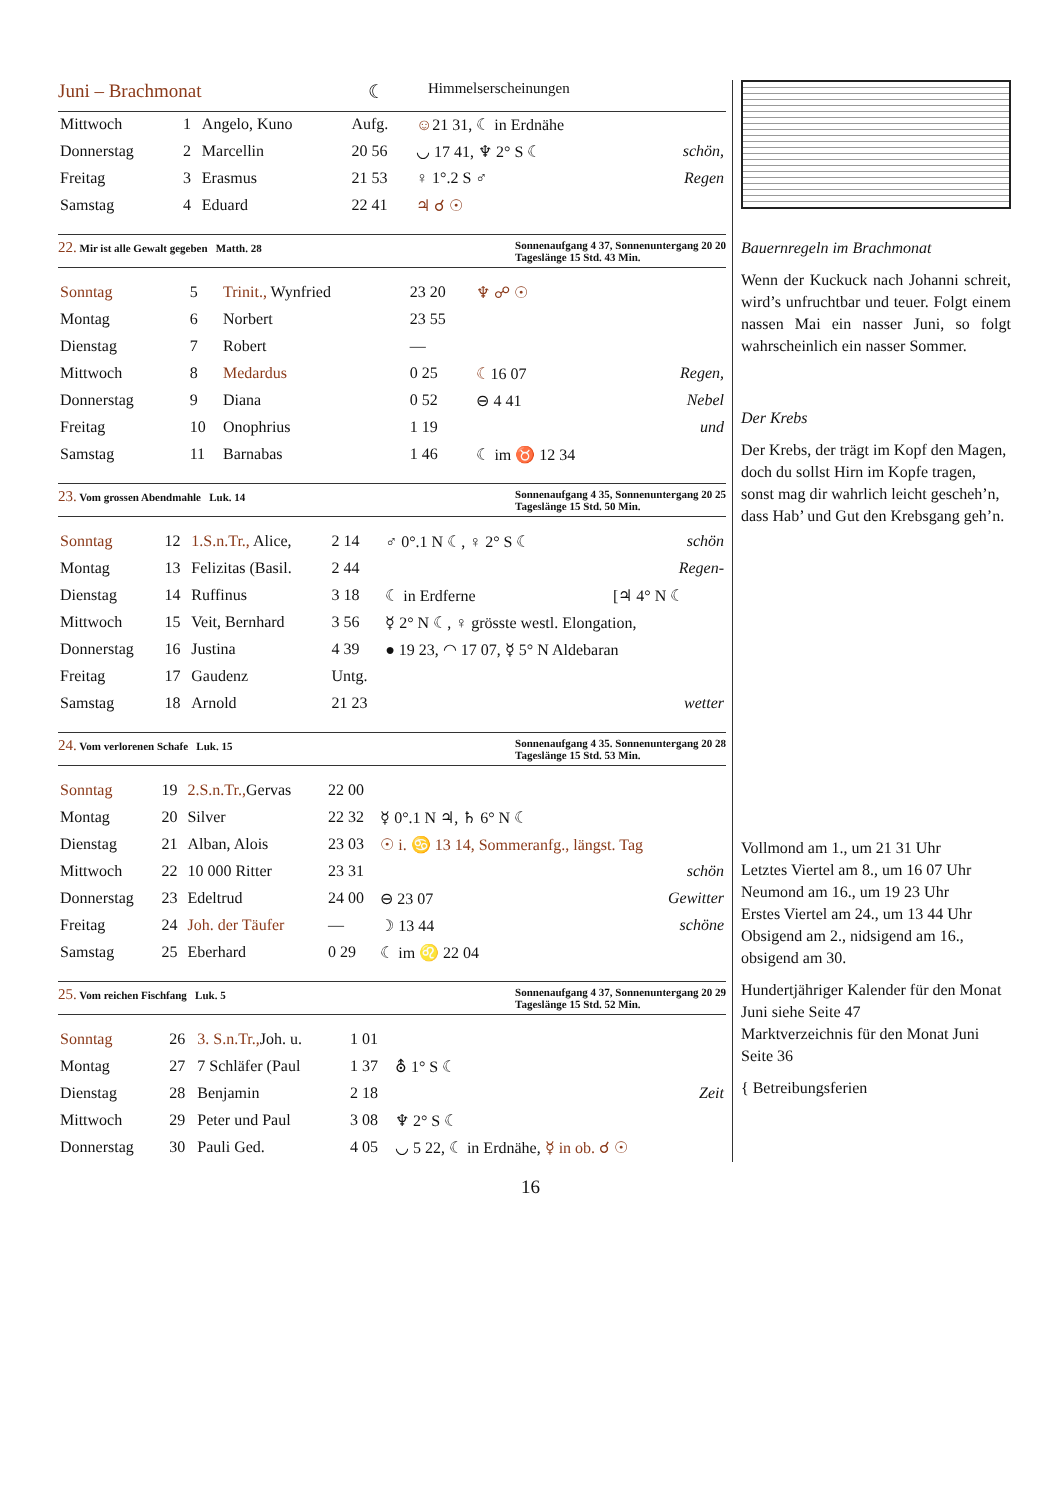Juni – Brachmonat ☾ Himmelserscheinungen
| Mittwoch | 1 | Angelo, Kuno | Aufg. | ☺ 21 31, ☾ in Erdnähe | |
| Donnerstag | 2 | Marcellin | 20 56 | ◡ 17 41, ♆ 2° S ☾ | schön, |
| Freitag | 3 | Erasmus | 21 53 | ♀ 1°.2 S ♂ | Regen |
| Samstag | 4 | Eduard | 22 41 | ♃ ☌ ☉ | |
22. Mir ist alle Gewalt gegeben Matth. 28 Sonnenaufgang 4 37, Sonnenuntergang 20 20
Tageslänge 15 Std. 43 Min.
| Sonntag | 5 | Trinit., Wynfried | 23 20 | ♆ ☍ ☉ | |
| Montag | 6 | Norbert | 23 55 | | |
| Dienstag | 7 | Robert | — | | |
| Mittwoch | 8 | Medardus | 0 25 | ☾ 16 07 | Regen, |
| Donnerstag | 9 | Diana | 0 52 | ⊖ 4 41 | Nebel |
| Freitag | 10 | Onophrius | 1 19 | | und |
| Samstag | 11 | Barnabas | 1 46 | ☾ im ♉ 12 34 | |
23. Vom grossen Abendmahle Luk. 14 Sonnenaufgang 4 35, Sonnenuntergang 20 25
Tageslänge 15 Std. 50 Min.
| Sonntag | 12 | 1.S.n.Tr., Alice, | 2 14 | ♂ 0°.1 N ☾, ♀ 2° S ☾ | schön |
| Montag | 13 | Felizitas (Basil. | 2 44 | | Regen- |
| Dienstag | 14 | Ruffinus | 3 18 | ☾ in Erdferne | [♃ 4° N ☾ |
| Mittwoch | 15 | Veit, Bernhard | 3 56 | ☿ 2° N ☾, ♀ grösste westl. Elongation, | |
| Donnerstag | 16 | Justina | 4 39 | ● 19 23, ◠ 17 07, ☿ 5° N Aldebaran | |
| Freitag | 17 | Gaudenz | Untg. | | |
| Samstag | 18 | Arnold | 21 23 | | wetter |
24. Vom verlorenen Schafe Luk. 15 Sonnenaufgang 4 35. Sonnenuntergang 20 28
Tageslänge 15 Std. 53 Min.
| Sonntag | 19 | 2.S.n.Tr., Gervas | 22 00 | | |
| Montag | 20 | Silver | 22 32 | ☿ 0°.1 N ♃, ♄ 6° N ☾ | |
| Dienstag | 21 | Alban, Alois | 23 03 | ☉ i. ♋ 13 14, Sommeranfg., längst. Tag | |
| Mittwoch | 22 | 10 000 Ritter | 23 31 | | schön |
| Donnerstag | 23 | Edeltrud | 24 00 | ⊖ 23 07 | Gewitter |
| Freitag | 24 | Joh. der Täufer | — | ☽ 13 44 | schöne |
| Samstag | 25 | Eberhard | 0 29 | ☾ im ♌ 22 04 | |
25. Vom reichen Fischfang Luk. 5 Sonnenaufgang 4 37, Sonnenuntergang 20 29
Tageslänge 15 Std. 52 Min.
| Sonntag | 26 | 3. S.n.Tr., Joh. u. | 1 01 | | |
| Montag | 27 | 7 Schläfer (Paul | 1 37 | ⛢ 1° S ☾ | |
| Dienstag | 28 | Benjamin | 2 18 | | Zeit |
| Mittwoch | 29 | Peter und Paul | 3 08 | ♆ 2° S ☾ | |
| Donnerstag | 30 | Pauli Ged. | 4 05 | ◡ 5 22, ☾ in Erdnähe, ☿ in ob. ☌ ☉ | |
Bauernregeln im Brachmonat
Wenn der Kuckuck nach Johanni schreit, wird’s unfruchtbar und teuer. Folgt einem nassen Mai ein nasser Juni, so folgt wahrscheinlich ein nasser Sommer.
Der Krebs
Der Krebs, der trägt im Kopf den Magen,
doch du sollst Hirn im Kopfe tragen,
sonst mag dir wahrlich leicht gescheh’n,
dass Hab’ und Gut den Krebsgang geh’n.
Vollmond am 1., um 21 31 Uhr
Letztes Viertel am 8., um 16 07 Uhr
Neumond am 16., um 19 23 Uhr
Erstes Viertel am 24., um 13 44 Uhr
Obsigend am 2., nidsigend am 16., obsigend am 30.
Hundertjähriger Kalender für den Monat Juni siehe Seite 47
Marktverzeichnis für den Monat Juni Seite 36
{ Betreibungsferien
16